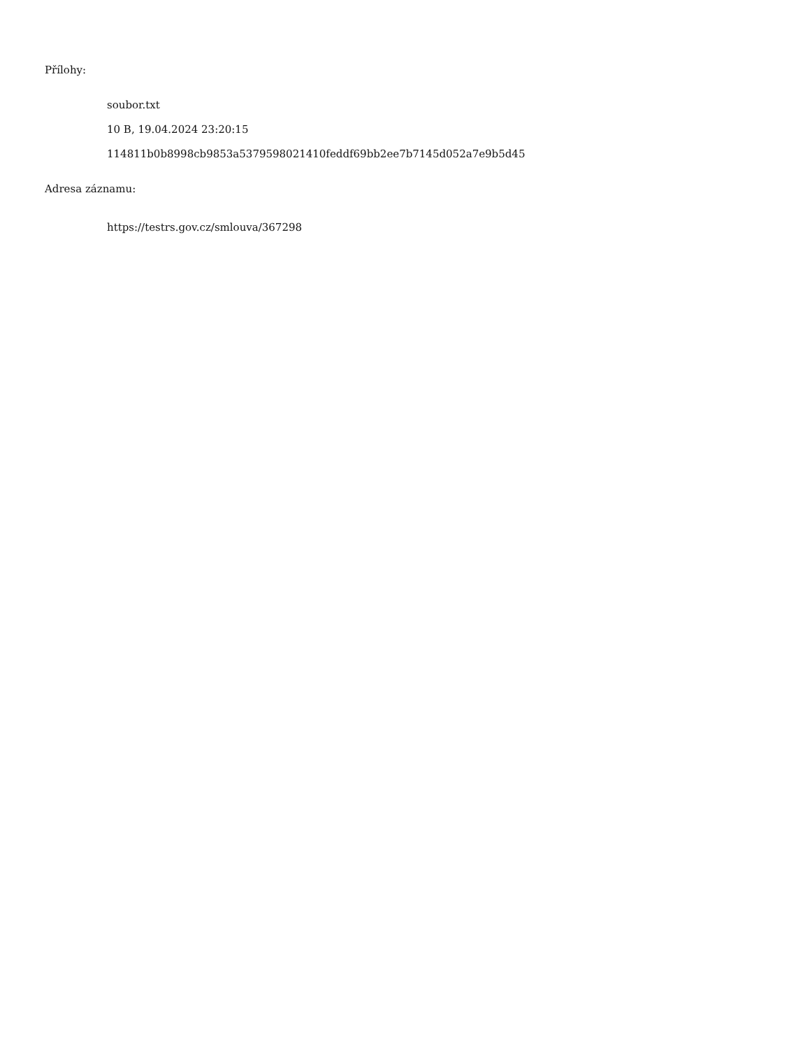Přílohy:
soubor.txt
10 B, 19.04.2024 23:20:15
114811b0b8998cb9853a5379598021410feddf69bb2ee7b7145d052a7e9b5d45
Adresa záznamu:
https://testrs.gov.cz/smlouva/367298